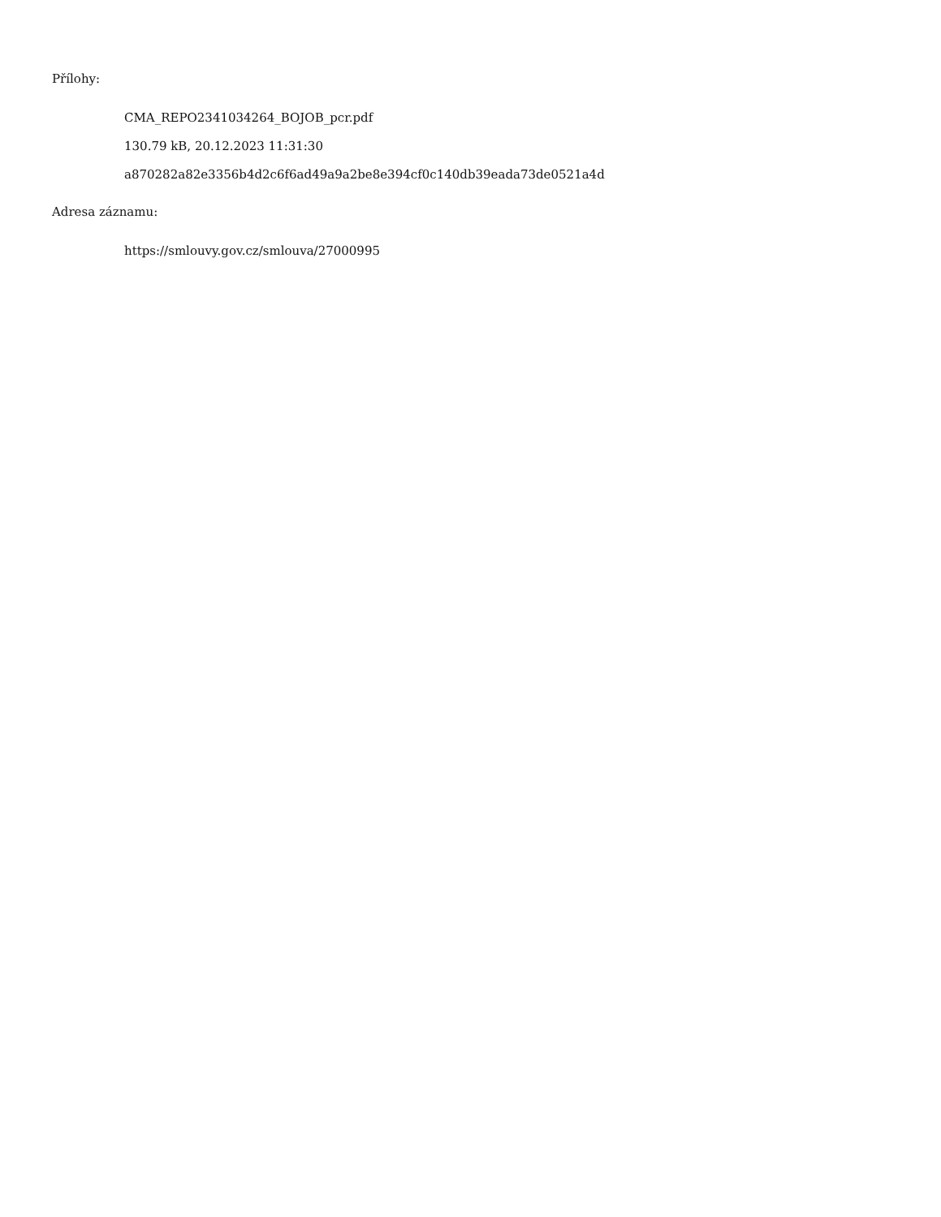Přílohy:
CMA_REPO2341034264_BOJOB_pcr.pdf
130.79 kB, 20.12.2023 11:31:30
a870282a82e3356b4d2c6f6ad49a9a2be8e394cf0c140db39eada73de0521a4d
Adresa záznamu:
https://smlouvy.gov.cz/smlouva/27000995